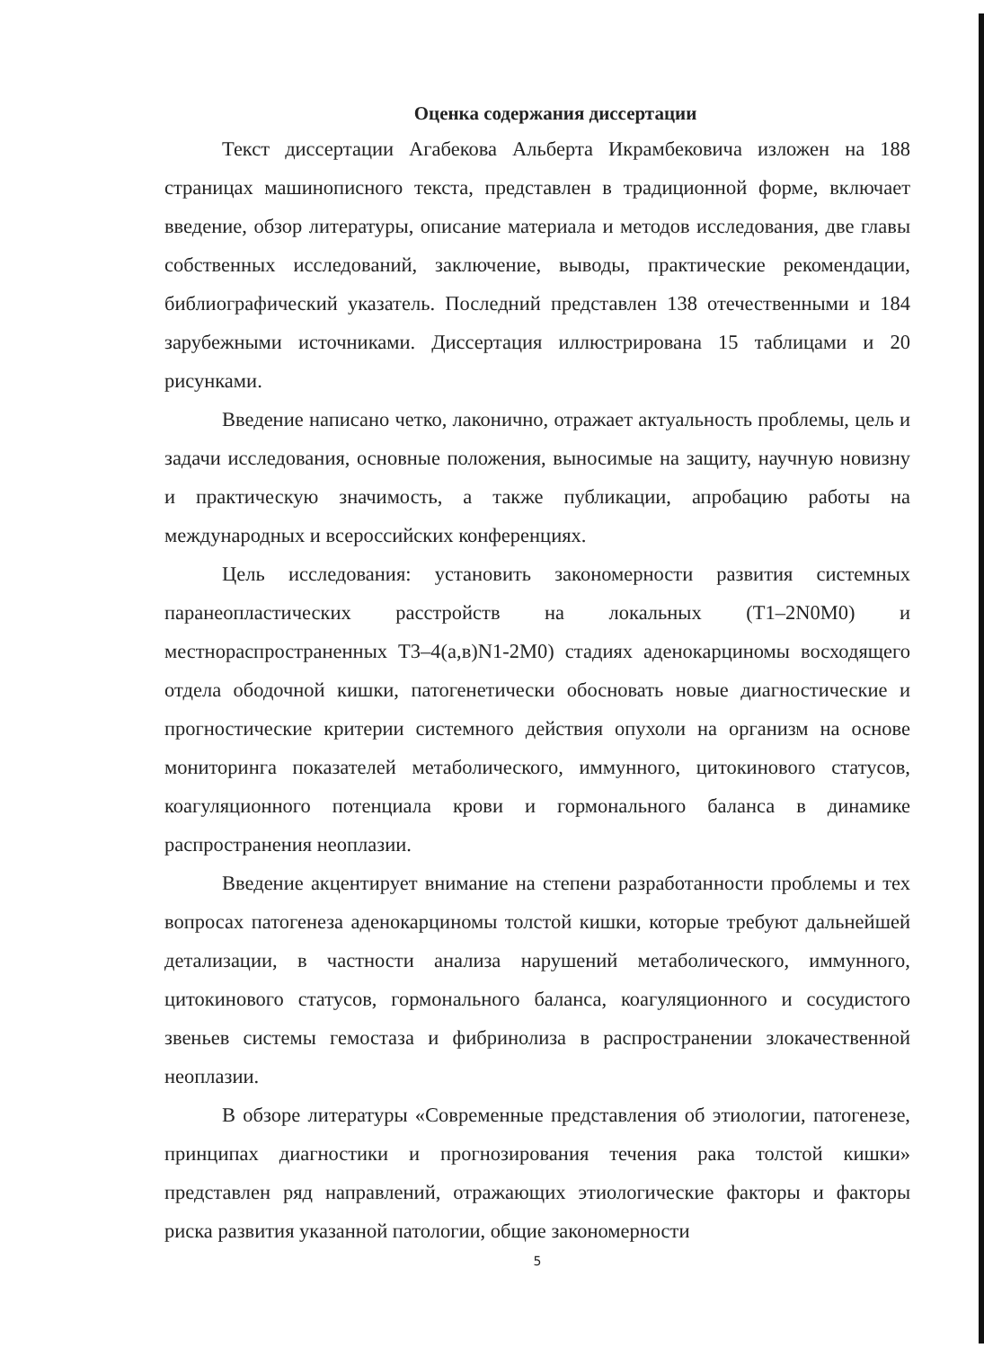Оценка содержания диссертации
Текст диссертации Агабекова Альберта Икрамбековича изложен на 188 страницах машинописного текста, представлен в традиционной форме, включает введение, обзор литературы, описание материала и методов исследования, две главы собственных исследований, заключение, выводы, практические рекомендации, библиографический указатель. Последний представлен 138 отечественными и 184 зарубежными источниками. Диссертация иллюстрирована 15 таблицами и 20 рисунками.
Введение написано четко, лаконично, отражает актуальность проблемы, цель и задачи исследования, основные положения, выносимые на защиту, научную новизну и практическую значимость, а также публикации, апробацию работы на международных и всероссийских конференциях.
Цель исследования: установить закономерности развития системных паранеопластических расстройств на локальных (Т1–2N0M0) и местнораспространенных Т3–4(а,в)N1-2M0) стадиях аденокарциномы восходящего отдела ободочной кишки, патогенетически обосновать новые диагностические и прогностические критерии системного действия опухоли на организм на основе мониторинга показателей метаболического, иммунного, цитокинового статусов, коагуляционного потенциала крови и гормонального баланса в динамике распространения неоплазии.
Введение акцентирует внимание на степени разработанности проблемы и тех вопросах патогенеза аденокарциномы толстой кишки, которые требуют дальнейшей детализации, в частности анализа нарушений метаболического, иммунного, цитокинового статусов, гормонального баланса, коагуляционного и сосудистого звеньев системы гемостаза и фибринолиза в распространении злокачественной неоплазии.
В обзоре литературы «Современные представления об этиологии, патогенезе, принципах диагностики и прогнозирования течения рака толстой кишки» представлен ряд направлений, отражающих этиологические факторы и факторы риска развития указанной патологии, общие закономерности
5